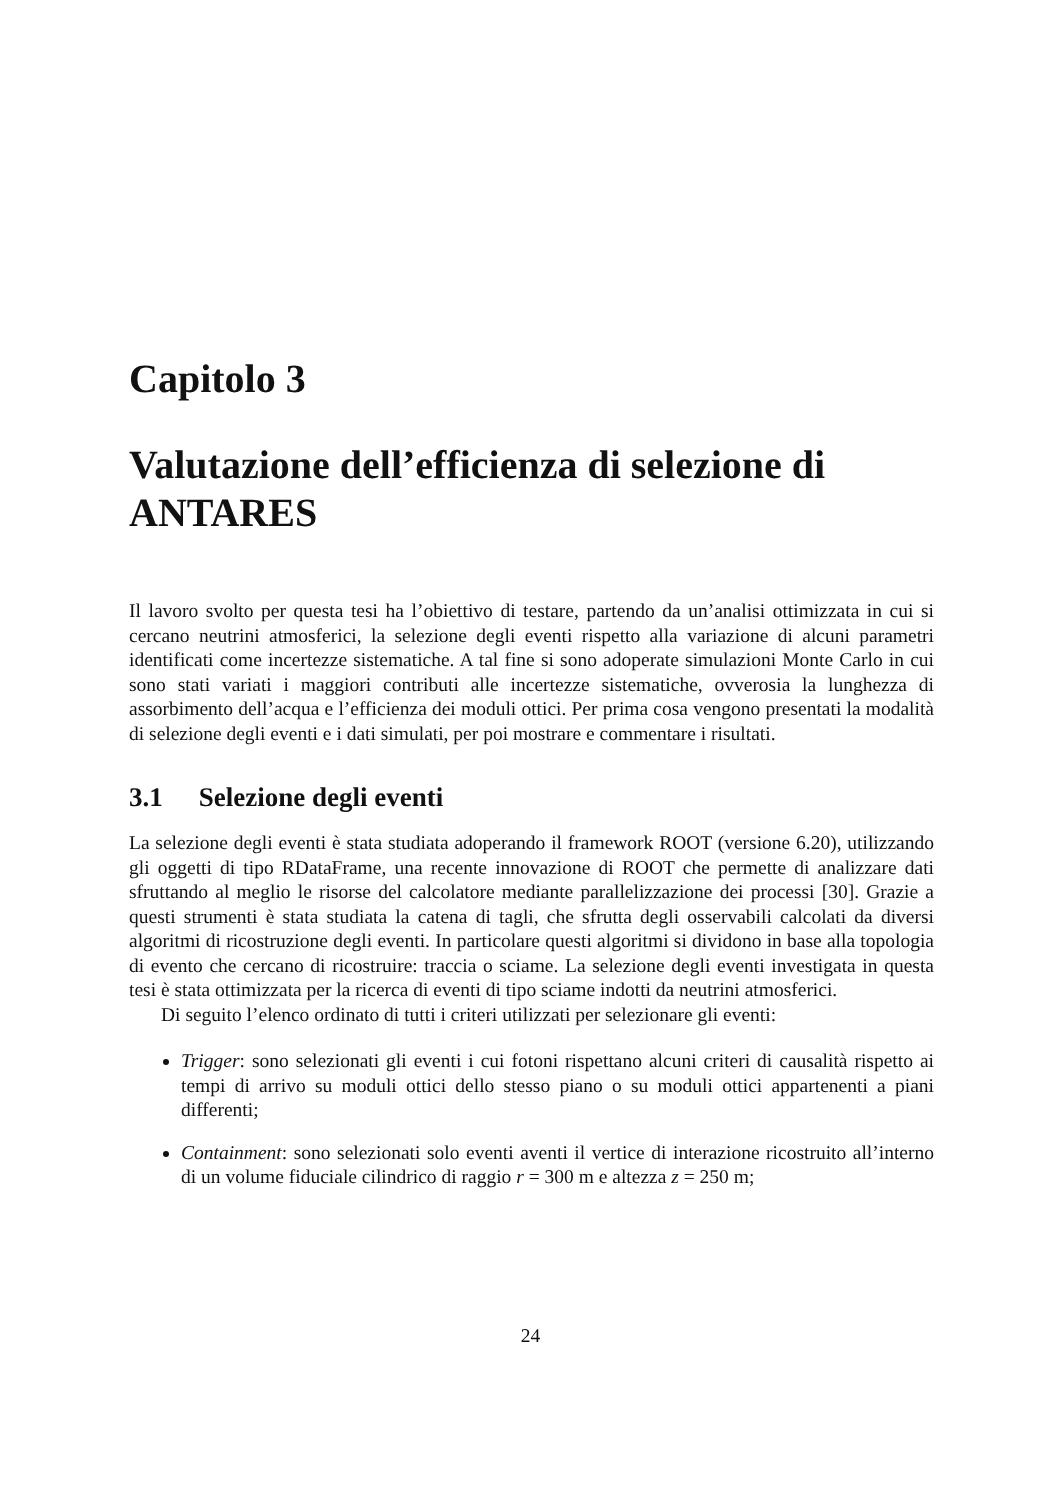Capitolo 3
Valutazione dell’efficienza di selezione di ANTARES
Il lavoro svolto per questa tesi ha l’obiettivo di testare, partendo da un’analisi ottimizzata in cui si cercano neutrini atmosferici, la selezione degli eventi rispetto alla variazione di alcuni parametri identificati come incertezze sistematiche. A tal fine si sono adoperate simulazioni Monte Carlo in cui sono stati variati i maggiori contributi alle incertezze sistematiche, ovverosia la lunghezza di assorbimento dell’acqua e l’efficienza dei moduli ottici. Per prima cosa vengono presentati la modalità di selezione degli eventi e i dati simulati, per poi mostrare e commentare i risultati.
3.1 Selezione degli eventi
La selezione degli eventi è stata studiata adoperando il framework ROOT (versione 6.20), utilizzando gli oggetti di tipo RDataFrame, una recente innovazione di ROOT che permette di analizzare dati sfruttando al meglio le risorse del calcolatore mediante parallelizzazione dei processi [30]. Grazie a questi strumenti è stata studiata la catena di tagli, che sfrutta degli osservabili calcolati da diversi algoritmi di ricostruzione degli eventi. In particolare questi algoritmi si dividono in base alla topologia di evento che cercano di ricostruire: traccia o sciame. La selezione degli eventi investigata in questa tesi è stata ottimizzata per la ricerca di eventi di tipo sciame indotti da neutrini atmosferici.
Di seguito l’elenco ordinato di tutti i criteri utilizzati per selezionare gli eventi:
Trigger: sono selezionati gli eventi i cui fotoni rispettano alcuni criteri di causalità rispetto ai tempi di arrivo su moduli ottici dello stesso piano o su moduli ottici appartenenti a piani differenti;
Containment: sono selezionati solo eventi aventi il vertice di interazione ricostruito all’interno di un volume fiduciale cilindrico di raggio r = 300 m e altezza z = 250 m;
24